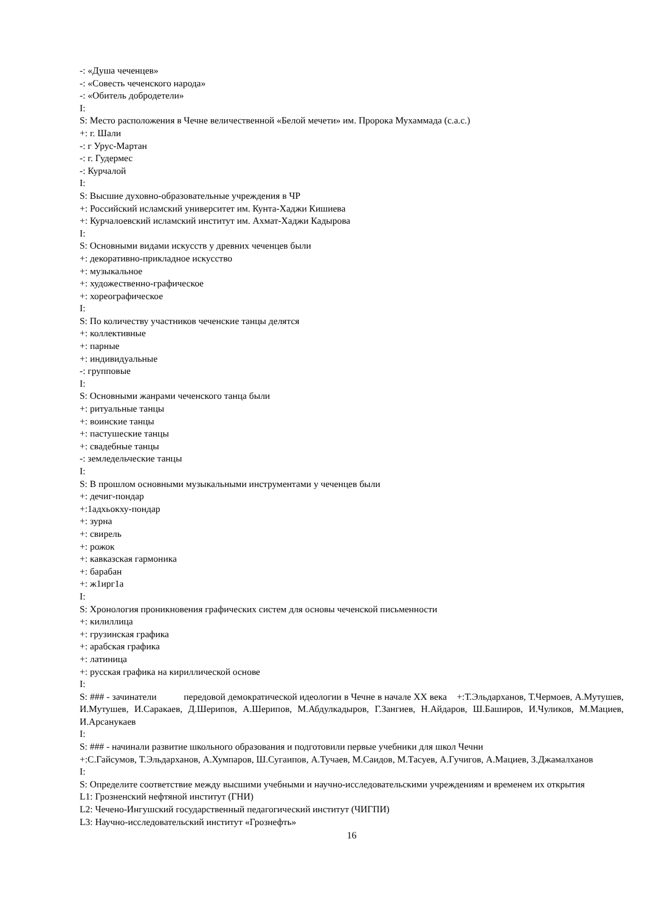-: «Душа чеченцев»
-: «Совесть чеченского народа»
-: «Обитель добродетели»
I:
S: Место расположения в Чечне величественной «Белой мечети» им. Пророка Мухаммада (с.а.с.)
+: г. Шали
-: г Урус-Мартан
-: г. Гудермес
-: Курчалой
I:
S: Высшие духовно-образовательные учреждения в ЧР
+: Российский исламский университет им. Кунта-Хаджи Кишиева
+: Курчалоевский исламский институт им. Ахмат-Хаджи Кадырова
I:
S: Основными видами искусств у древних чеченцев были
+: декоративно-прикладное искусство
+: музыкальное
+: художественно-графическое
+: хореографическое
I:
S: По количеству участников чеченские танцы делятся
+: коллективные
+: парные
+: индивидуальные
-: групповые
I:
S: Основными жанрами чеченского танца были
+: ритуальные танцы
+: воинские танцы
+: пастушеские танцы
+: свадебные танцы
-: земледельческие танцы
I:
S: В прошлом основными музыкальными инструментами у чеченцев были
+: дечиг-пондар
+:1адхьокху-пондар
+: зурна
+: свирель
+: рожок
+: кавказская гармоника
+: барабан
+: ж1ирг1а
I:
S: Хронология проникновения графических систем для основы чеченской письменности
+: килиллица
+: грузинская графика
+: арабская графика
+: латиница
+: русская графика на кириллической основе
I:
S: ### - зачинатели передовой демократической идеологии в Чечне в начале XX века +:Т.Эльдарханов, Т.Чермоев, А.Мутушев, И.Мутушев, И.Саракаев, Д.Шерипов, А.Шерипов, М.Абдулкадыров, Г.Зангиев, Н.Айдаров, Ш.Баширов, И.Чуликов, М.Мациев, И.Арсанукаев
I:
S: ### - начинали развитие школьного образования и подготовили первые учебники для школ Чечни
+:С.Гайсумов, Т.Эльдарханов, А.Хумпаров, Ш.Сугаипов, А.Тучаев, М.Саидов, М.Тасуев, А.Гучигов, А.Мациев, З.Джамалханов
I:
S: Определите соответствие между высшими учебными и научно-исследовательскими учреждениям и временем их открытия
L1: Грозненский нефтяной институт (ГНИ)
L2: Чечено-Ингушский государственный педагогический институт (ЧИГПИ)
L3: Научно-исследовательский институт «Грознефть»
16